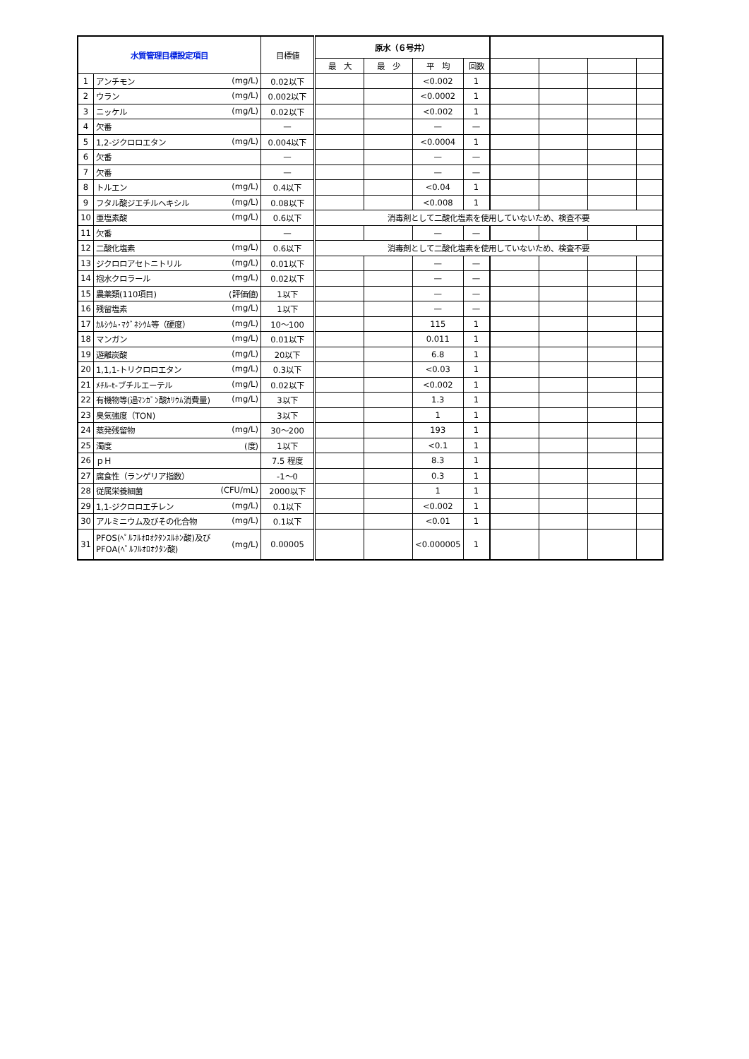| 水質管理目標設定項目 | | 目標値 | 原水（６号井） | | | | | | | |
| --- | --- | --- | --- | --- | --- | --- | --- | --- | --- | --- |
| | | | 最 大 | 最 少 | 平 均 | 回数 | | | | |
| 1 | アンチモン (mg/L) | 0.02以下 | | | <0.002 | 1 | | | | |
| 2 | ウラン (mg/L) | 0.002以下 | | | <0.0002 | 1 | | | | |
| 3 | ニッケル (mg/L) | 0.02以下 | | | <0.002 | 1 | | | | |
| 4 | 欠番 | — | | | — | — | | | | |
| 5 | 1,2-ジクロロエタン (mg/L) | 0.004以下 | | | <0.0004 | 1 | | | | |
| 6 | 欠番 | — | | | — | — | | | | |
| 7 | 欠番 | — | | | — | — | | | | |
| 8 | トルエン (mg/L) | 0.4以下 | | | <0.04 | 1 | | | | |
| 9 | フタル酸ジエチルヘキシル (mg/L) | 0.08以下 | | | <0.008 | 1 | | | | |
| 10 | 亜塩素酸 (mg/L) | 0.6以下 | 消毒剤として二酸化塩素を使用していないため、検査不要 | | | | | | | |
| 11 | 欠番 | — | | | — | — | | | | |
| 12 | 二酸化塩素 (mg/L) | 0.6以下 | 消毒剤として二酸化塩素を使用していないため、検査不要 | | | | | | | |
| 13 | ジクロロアセトニトリル (mg/L) | 0.01以下 | | | — | — | | | | |
| 14 | 抱水クロラール (mg/L) | 0.02以下 | | | — | — | | | | |
| 15 | 農薬類(110項目) (評価値) | 1以下 | | | — | — | | | | |
| 16 | 残留塩素 (mg/L) | 1以下 | | | — | — | | | | |
| 17 | ｶﾙｼｳﾑ･ﾏｸﾞﾈｼｳﾑ等（硬度） (mg/L) | 10～100 | | | 115 | 1 | | | | |
| 18 | マンガン (mg/L) | 0.01以下 | | | 0.011 | 1 | | | | |
| 19 | 遊離炭酸 (mg/L) | 20以下 | | | 6.8 | 1 | | | | |
| 20 | 1,1,1-トリクロロエタン (mg/L) | 0.3以下 | | | <0.03 | 1 | | | | |
| 21 | ﾒﾁﾙ-t-ブチルエーテル (mg/L) | 0.02以下 | | | <0.002 | 1 | | | | |
| 22 | 有機物等(過ﾏﾝｶﾞﾝ酸ｶﾘｳﾑ消費量) (mg/L) | 3以下 | | | 1.3 | 1 | | | | |
| 23 | 臭気強度（TON) | 3以下 | | | 1 | 1 | | | | |
| 24 | 蒸発残留物 (mg/L) | 30～200 | | | 193 | 1 | | | | |
| 25 | 濁度 (度) | 1以下 | | | <0.1 | 1 | | | | |
| 26 | ｐＨ | 7.5 程度 | | | 8.3 | 1 | | | | |
| 27 | 腐食性（ランゲリア指数） | -1～0 | | | 0.3 | 1 | | | | |
| 28 | 従属栄養細菌 (CFU/mL) | 2000以下 | | | 1 | 1 | | | | |
| 29 | 1,1-ジクロロエチレン (mg/L) | 0.1以下 | | | <0.002 | 1 | | | | |
| 30 | アルミニウム及びその化合物 (mg/L) | 0.1以下 | | | <0.01 | 1 | | | | |
| 31 | (mg/L) PFOS(ﾍﾟﾙﾌﾙｵﾛｵｸﾀﾝｽﾙﾎﾝ酸)及び PFOA(ﾍﾟﾙﾌﾙｵﾛｵｸﾀﾝ酸) | 0.00005 | | | <0.000005 | 1 | | | | |